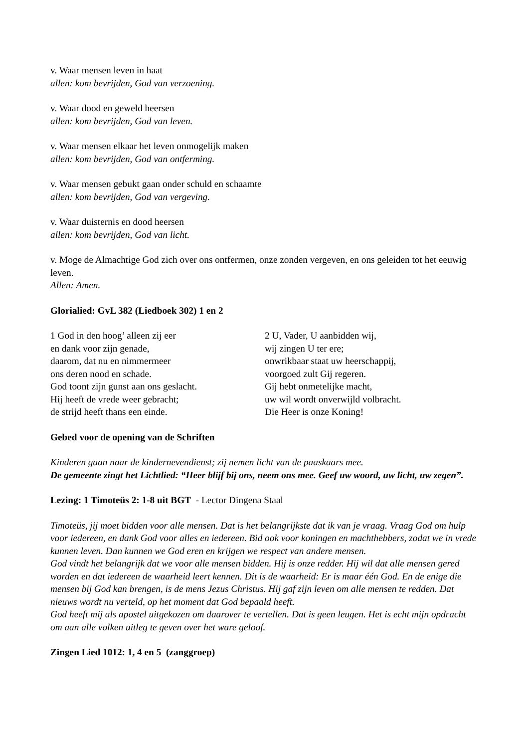v. Waar mensen leven in haat
allen: kom bevrijden, God van verzoening.
v. Waar dood en geweld heersen
allen: kom bevrijden, God van leven.
v. Waar mensen elkaar het leven onmogelijk maken
allen: kom bevrijden, God van ontferming.
v. Waar mensen gebukt gaan onder schuld en schaamte
allen: kom bevrijden, God van vergeving.
v. Waar duisternis en dood heersen
allen: kom bevrijden, God van licht.
v. Moge de Almachtige God zich over ons ontfermen, onze zonden vergeven, en ons geleiden tot het eeuwig leven.
Allen: Amen.
Glorialied: GvL 382 (Liedboek 302) 1 en 2
1 God in den hoog’ alleen zij eer
en dank voor zijn genade,
daarom, dat nu en nimmermeer
ons deren nood en schade.
God toont zijn gunst aan ons geslacht.
Hij heeft de vrede weer gebracht;
de strijd heeft thans een einde.
2 U, Vader, U aanbidden wij,
wij zingen U ter ere;
onwrikbaar staat uw heerschappij,
voorgoed zult Gij regeren.
Gij hebt onmetelijke macht,
uw wil wordt onverwijld volbracht.
Die Heer is onze Koning!
Gebed voor de opening van de Schriften
Kinderen gaan naar de kindernevendienst; zij nemen licht van de paaskaars mee.
De gemeente zingt het Lichtlied: “Heer blijf bij ons, neem ons mee. Geef uw woord, uw licht, uw zegen”.
Lezing: 1 Timoteüs 2: 1-8 uit BGT - Lector Dingena Staal
Timoteüs, jij moet bidden voor alle mensen. Dat is het belangrijkste dat ik van je vraag. Vraag God om hulp voor iedereen, en dank God voor alles en iedereen. Bid ook voor koningen en machthebbers, zodat we in vrede kunnen leven. Dan kunnen we God eren en krijgen we respect van andere mensen.
God vindt het belangrijk dat we voor alle mensen bidden. Hij is onze redder. Hij wil dat alle mensen gered worden en dat iedereen de waarheid leert kennen. Dit is de waarheid: Er is maar één God. En de enige die mensen bij God kan brengen, is de mens Jezus Christus. Hij gaf zijn leven om alle mensen te redden. Dat nieuws wordt nu verteld, op het moment dat God bepaald heeft.
God heeft mij als apostel uitgekozen om daarover te vertellen. Dat is geen leugen. Het is echt mijn opdracht om aan alle volken uitleg te geven over het ware geloof.
Zingen Lied 1012: 1, 4 en 5 (zanggroep)